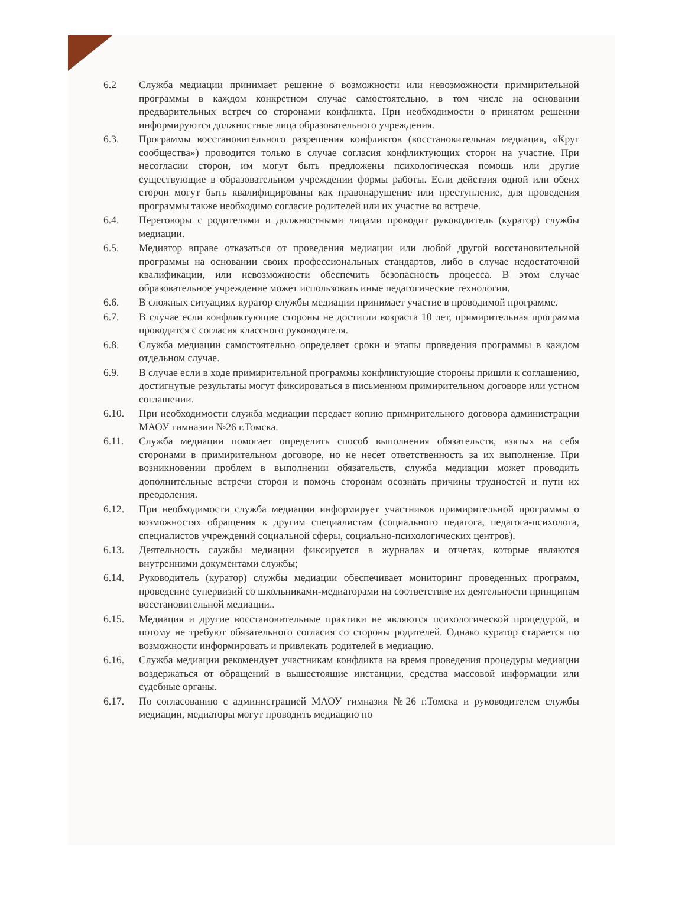6.2 Служба медиации принимает решение о возможности или невозможности примирительной программы в каждом конкретном случае самостоятельно, в том числе на основании предварительных встреч со сторонами конфликта. При необходимости о принятом решении информируются должностные лица образовательного учреждения.
6.3. Программы восстановительного разрешения конфликтов (восстановительная медиация, «Круг сообщества») проводится только в случае согласия конфликтующих сторон на участие. При несогласии сторон, им могут быть предложены психологическая помощь или другие существующие в образовательном учреждении формы работы. Если действия одной или обеих сторон могут быть квалифицированы как правонарушение или преступление, для проведения программы также необходимо согласие родителей или их участие во встрече.
6.4. Переговоры с родителями и должностными лицами проводит руководитель (куратор) службы медиации.
6.5. Медиатор вправе отказаться от проведения медиации или любой другой восстановительной программы на основании своих профессиональных стандартов, либо в случае недостаточной квалификации, или невозможности обеспечить безопасность процесса. В этом случае образовательное учреждение может использовать иные педагогические технологии.
6.6. В сложных ситуациях куратор службы медиации принимает участие в проводимой программе.
6.7. В случае если конфликтующие стороны не достигли возраста 10 лет, примирительная программа проводится с согласия классного руководителя.
6.8. Служба медиации самостоятельно определяет сроки и этапы проведения программы в каждом отдельном случае.
6.9. В случае если в ходе примирительной программы конфликтующие стороны пришли к соглашению, достигнутые результаты могут фиксироваться в письменном примирительном договоре или устном соглашении.
6.10. При необходимости служба медиации передает копию примирительного договора администрации МАОУ гимназии №26 г.Томска.
6.11. Служба медиации помогает определить способ выполнения обязательств, взятых на себя сторонами в примирительном договоре, но не несет ответственность за их выполнение. При возникновении проблем в выполнении обязательств, служба медиации может проводить дополнительные встречи сторон и помочь сторонам осознать причины трудностей и пути их преодоления.
6.12. При необходимости служба медиации информирует участников примирительной программы о возможностях обращения к другим специалистам (социального педагога, педагога-психолога, специалистов учреждений социальной сферы, социально-психологических центров).
6.13. Деятельность службы медиации фиксируется в журналах и отчетах, которые являются внутренними документами службы;
6.14. Руководитель (куратор) службы медиации обеспечивает мониторинг проведенных программ, проведение супервизий со школьниками-медиаторами на соответствие их деятельности принципам восстановительной медиации..
6.15. Медиация и другие восстановительные практики не являются психологической процедурой, и потому не требуют обязательного согласия со стороны родителей. Однако куратор старается по возможности информировать и привлекать родителей в медиацию.
6.16. Служба медиации рекомендует участникам конфликта на время проведения процедуры медиации воздержаться от обращений в вышестоящие инстанции, средства массовой информации или судебные органы.
6.17. По согласованию с администрацией МАОУ гимназия №26 г.Томска и руководителем службы медиации, медиаторы могут проводить медиацию по